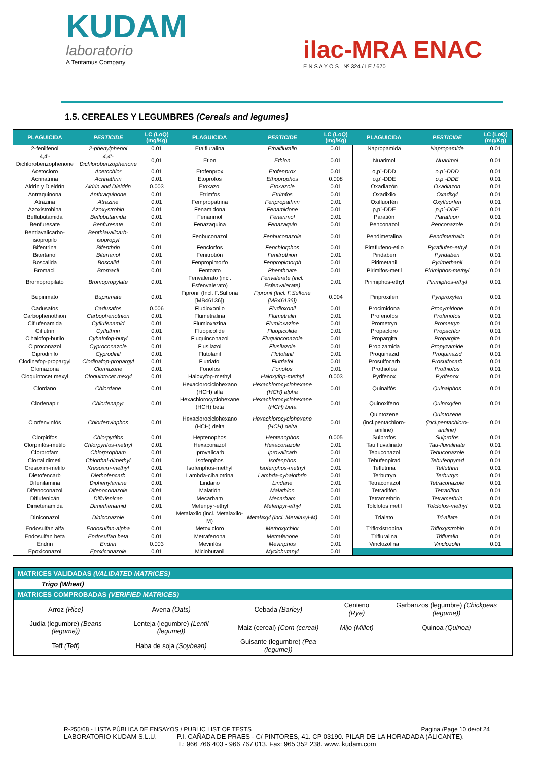KUDAM
laboratorio
A Tentamus Company
ilac-MRA ENAC
E N S A Y O S Nº 324 / LE / 670
1.5. CEREALES Y LEGUMBRES (Cereals and legumes)
| PLAGUICIDA | PESTICIDE | LC (LoQ) (mg/Kg) | PLAGUICIDA | PESTICIDE | LC (LoQ) (mg/Kg) | PLAGUICIDA | PESTICIDE | LC (LoQ) (mg/Kg) |
| --- | --- | --- | --- | --- | --- | --- | --- | --- |
| 2-fenilfenol | 2-phenylphenol | 0.01 | Etalfluralina | Ethalfluralin | 0.01 | Napropamida | Napropamide | 0.01 |
| 4,4'-Dichlorobenzophenone | 4,4'-Dichlorobenzophenone | 0,01 | Etion | Ethion | 0.01 | Nuarimol | Nuarimol | 0.01 |
| Acetocloro | Acetochlor | 0.01 | Etofenprox | Etofenprox | 0.01 | o,p´-DDD | o,p´-DDD | 0.01 |
| Acrinatrina | Acrinathrin | 0.01 | Etoprofos | Ethoprophos | 0.008 | o,p´-DDE | o,p´-DDE | 0.01 |
| Aldrin y Dieldrín | Aldrin and Dieldrin | 0.003 | Etoxazol | Etoxazole | 0.01 | Oxadiazón | Oxadiazon | 0.01 |
| Antraquinona | Anthraquinone | 0.01 | Etrimfos | Etrimfos | 0.01 | Oxadixilo | Oxadixyl | 0.01 |
| Atrazina | Atrazine | 0.01 | Fempropatrina | Fenpropathrin | 0.01 | Oxifluorfén | Oxyfluorfen | 0.01 |
| Azoxistrobina | Azoxystrobin | 0.01 | Fenamidona | Fenamidone | 0.01 | p,p´-DDE | p,p´-DDE | 0.01 |
| Beflubutamida | Beflubutamida | 0.01 | Fenarimol | Fenarimol | 0.01 | Paratión | Parathion | 0.01 |
| Benfuresate | Benfuresate | 0.01 | Fenazaquina | Fenazaquin | 0.01 | Penconazol | Penconazole | 0.01 |
| Bentiavalicarbo-isopropilo | Benthiavalicarb- isopropyl | 0.01 | Fenbuconazol | Fenbuconazole | 0.01 | Pendimetalina | Pendimethalin | 0.01 |
| Bifentrina | Bifenthrin | 0.01 | Fenclorfos | Fenchlorphos | 0.01 | Piraflufeno-etilo | Pyraflufen-ethyl | 0.01 |
| Bitertanol | Bitertanol | 0.01 | Fenitrotión | Fenitrothion | 0.01 | Piridabén | Pyridaben | 0.01 |
| Boscalida | Boscalid | 0.01 | Fenpropimorfo | Fenpropimorph | 0.01 | Pirimetanil | Pyrimethanil | 0.01 |
| Bromacil | Bromacil | 0.01 | Fentoato | Phenthoate | 0.01 | Pirimifos-metil | Pirimiphos-methyl | 0.01 |
| Bromopropilato | Bromopropylate | 0.01 | Fenvalerato (incl. Esfenvalerato) | Fenvalerate (incl. Esfenvalerate) | 0.01 | Pirimiphos-ethyl | Pirimiphos-ethyl | 0.01 |
| Bupirimato | Bupirimate | 0.01 | Fipronil (Incl. F.Sulfona [MB46136]) | Fipronil (Incl. F.Sulfone [MB46136]) | 0.004 | Piriproxifén | Pyriproxyfen | 0.01 |
| Cadusafos | Cadusafos | 0.006 | Fludioxonilo | Fludioxonil | 0.01 | Procimidona | Procymidone | 0.01 |
| Carbophenothion | Carbophenothion | 0.01 | Flumetralina | Flumetralin | 0.01 | Profenofós | Profenofos | 0.01 |
| Ciflufenamida | Cyflufenamid | 0.01 | Flumioxazina | Flumioxazine | 0.01 | Prometryn | Prometryn | 0.01 |
| Ciflutrin | Cyfluthrin | 0.01 | Fluopicolide | Fluopicolide | 0.01 | Propacloro | Propachlor | 0.01 |
| Cihalofop-butilo | Cyhalofop-butyl | 0.01 | Fluquinconazol | Fluquinconazole | 0.01 | Propargita | Propargite | 0.01 |
| Ciproconazol | Cyproconazole | 0.01 | Flusilazol | Flusilazole | 0.01 | Propizamida | Propyzamide | 0.01 |
| Ciprodinilo | Cyprodinil | 0.01 | Flutolanil | Flutolanil | 0.01 | Proquinazid | Proquinazid | 0.01 |
| Clodinafop-propargyl | Clodinafop-propargyl | 0.01 | Flutriafol | Flutriafol | 0.01 | Prosulfocarb | Prosulfocarb | 0.01 |
| Clomazona | Clomazone | 0.01 | Fonofos | Fonofos | 0.01 | Prothiofos | Prothiofos | 0.01 |
| Cloquintocet mexyl | Cloquintocet mexyl | 0.01 | Haloxyfop-methyl | Haloxyfop-methyl | 0.003 | Pyrifenox | Pyrifenox | 0,01 |
| Clordano | Chlordane | 0.01 | Hexaclorociclohexano (HCH) alfa | Hexachlorocyclohexane (HCH) alpha | 0.01 | Quinalfós | Quinalphos | 0.01 |
| Clorfenapir | Chlorfenapyr | 0.01 | Hexachlorocyclohexane (HCH) beta | Hexachlorocyclohexane (HCH) beta | 0.01 | Quinoxifeno | Quinoxyfen | 0.01 |
| Clorfenvinfós | Chlorfenvinphos | 0.01 | Hexaclorociclohexano (HCH) delta | Hexachlorocyclohexane (HCH) delta | 0.01 | Quintozene (incl.pentachloro- aniline) | Quintozene (incl.pentachloro- aniline) | 0.01 |
| Clorpirifos | Chlorpyrifos | 0.01 | Heptenophos | Heptenophos | 0.005 | Sulprofos | Sulprofos | 0.01 |
| Clorpirifós-metilo | Chlorpyrifos-methyl | 0.01 | Hexaconazol | Hexaconazole | 0.01 | Tau fluvalinato | Tau-fluvalinate | 0.01 |
| Clorprofam | Chlorpropham | 0.01 | Iprovalicarb | Iprovalicarb | 0.01 | Tebuconazol | Tebuconazole | 0.01 |
| Clortal dimetil | Chlorthal-dimethyl | 0.01 | Isofenphos | Isofenphos | 0.01 | Tebufenpirad | Tebufenpyrad | 0.01 |
| Cresoxim-metilo | Kresoxim-methyl | 0.01 | Isofenphos-methyl | Isofenphos-methyl | 0.01 | Teflutrina | Tefluthrin | 0.01 |
| Dietofencarb | Diethofencarb | 0.01 | Lambda-cihalotrina | Lambda-cyhalothrin | 0.01 | Terbutryn | Terbutryn | 0.01 |
| Difenilamina | Diphenylamine | 0.01 | Lindano | Lindane | 0.01 | Tetraconazol | Tetraconazole | 0.01 |
| Difenoconazol | Difenoconazole | 0.01 | Malatión | Malathion | 0.01 | Tetradifón | Tetradifon | 0.01 |
| Diflufenicán | Diflufenican | 0.01 | Mecarbam | Mecarbam | 0.01 | Tetramethrin | Tetramethrin | 0.01 |
| Dimetenamida | Dimethenamid | 0.01 | Mefenpyr-ethyl | Mefenpyr-ethyl | 0.01 | Tolclofos metil | Tolclofos-methyl | 0.01 |
| Diniconazol | Diniconazole | 0.01 | Metalaxilo (incl. Metalaxilo-M) | Metalaxyl (incl. Metalaxyl-M) | 0.01 | Trialato | Tri-allate | 0.01 |
| Endosulfan alfa | Endosulfan-alpha | 0.01 | Metoxicloro | Methoxychlor | 0.01 | Trifloxistrobina | Trifloxystrobin | 0.01 |
| Endosulfan beta | Endosulfan beta | 0.01 | Metrafenona | Metrafenone | 0.01 | Trifluralina | Trifluralin | 0.01 |
| Endrin | Endrin | 0.003 | Mevinfós | Mevinphos | 0.01 | Vinclozolina | Vinclozolin | 0.01 |
| Epoxiconazol | Epoxiconazole | 0.01 | Miclobutanil | Myclobutanyl | 0.01 | | | |
| MATRICES VALIDADAS (VALIDATED MATRICES) | | | | |
| Trigo (Wheat) | | | | |
| MATRICES COMPROBADAS (VERIFIED MATRICES) | | | | |
| Arroz (Rice) | Avena (Oats) | Cebada (Barley) | Centeno (Rye) | Garbanzos (legumbre) (Chickpeas (legume)) |
| Judia (legumbre) (Beans (legume)) | Lenteja (legumbre) (Lentil (legume)) | Maiz (cereal) (Corn (cereal) | Mijo (Millet) | Quinoa (Quinoa) |
| Teff (Teff) | Haba de soja (Soybean) | Guisante (legumbre) (Pea (legume)) | | |
R-255/68 - LISTA PÚBLICA DE ENSAYOS / PUBLIC LIST OF TESTS Pagina /Page 10 de/of 24
LABORATORIO KUDAM S.L.U. P.I. CAÑADA DE PRAES - C/ PINTORES, 41. CP 03190. PILAR DE LA HORADADA (ALICANTE).
T.: 966 766 403 - 966 767 013. Fax: 965 352 238. www. kudam.com